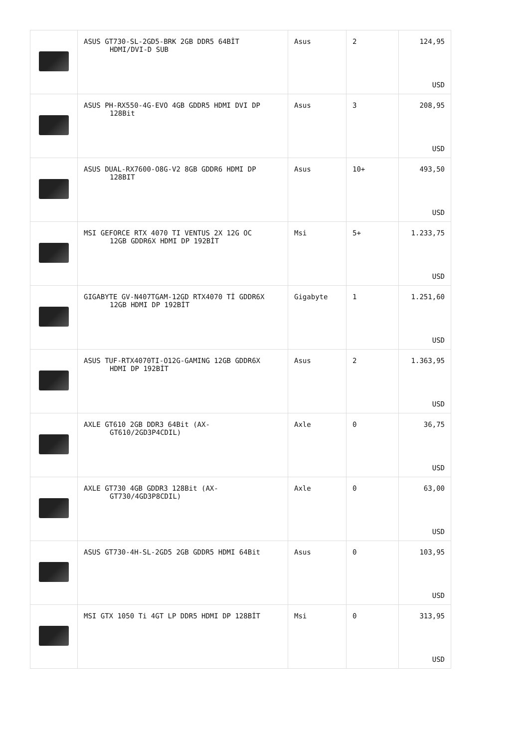| | ASUS GT730-SL-2GD5-BRK 2GB DDR5 64BİT HDMI/DVI-D SUB | Asus | 2 | 124,95 USD |
| | ASUS PH-RX550-4G-EVO 4GB GDDR5 HDMI DVI DP 128Bit | Asus | 3 | 208,95 USD |
| | ASUS DUAL-RX7600-O8G-V2 8GB GDDR6 HDMI DP 128BIT | Asus | 10+ | 493,50 USD |
| | MSI GEFORCE RTX 4070 TI VENTUS 2X 12G OC 12GB GDDR6X HDMI DP 192BİT | Msi | 5+ | 1.233,75 USD |
| | GIGABYTE GV-N407TGAM-12GD RTX4070 Tİ GDDR6X 12GB HDMI DP 192BİT | Gigabyte | 1 | 1.251,60 USD |
| | ASUS TUF-RTX4070TI-O12G-GAMING 12GB GDDR6X HDMI DP 192BİT | Asus | 2 | 1.363,95 USD |
| | AXLE GT610 2GB DDR3 64Bit (AX- GT610/2GD3P4CDIL) | Axle | 0 | 36,75 USD |
| | AXLE GT730 4GB GDDR3 128Bit (AX- GT730/4GD3P8CDIL) | Axle | 0 | 63,00 USD |
| | ASUS GT730-4H-SL-2GD5 2GB GDDR5 HDMI 64Bit | Asus | 0 | 103,95 USD |
| | MSI GTX 1050 Ti 4GT LP DDR5 HDMI DP 128BİT | Msi | 0 | 313,95 USD |